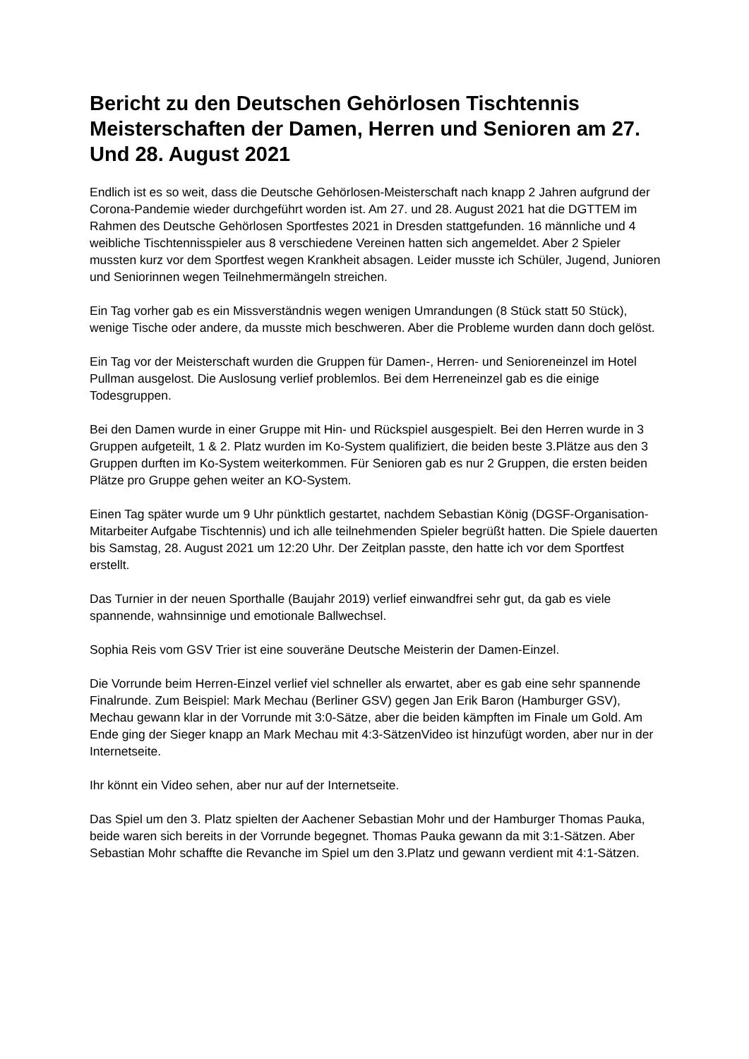Bericht zu den Deutschen Gehörlosen Tischtennis Meisterschaften der Damen, Herren und Senioren am 27. Und 28. August 2021
Endlich ist es so weit, dass die Deutsche Gehörlosen-Meisterschaft nach knapp 2 Jahren aufgrund der Corona-Pandemie wieder durchgeführt worden ist. Am 27. und 28. August 2021 hat die DGTTEM im Rahmen des Deutsche Gehörlosen Sportfestes 2021 in Dresden stattgefunden. 16 männliche und 4 weibliche Tischtennisspieler aus 8 verschiedene Vereinen hatten sich angemeldet. Aber 2 Spieler mussten kurz vor dem Sportfest wegen Krankheit absagen. Leider musste ich Schüler, Jugend, Junioren und Seniorinnen wegen Teilnehmermängeln streichen.
Ein Tag vorher gab es ein Missverständnis wegen wenigen Umrandungen (8 Stück statt 50 Stück), wenige Tische oder andere, da musste mich beschweren. Aber die Probleme wurden dann doch gelöst.
Ein Tag vor der Meisterschaft wurden die Gruppen für Damen-, Herren- und Senioreneinzel im Hotel Pullman ausgelost. Die Auslosung verlief problemlos. Bei dem Herreneinzel gab es die einige Todesgruppen.
Bei den Damen wurde in einer Gruppe mit Hin- und Rückspiel ausgespielt. Bei den Herren wurde in 3 Gruppen aufgeteilt, 1 & 2. Platz wurden im Ko-System qualifiziert, die beiden beste 3.Plätze aus den 3 Gruppen durften im Ko-System weiterkommen. Für Senioren gab es nur 2 Gruppen, die ersten beiden Plätze pro Gruppe gehen weiter an KO-System.
Einen Tag später wurde um 9 Uhr pünktlich gestartet, nachdem Sebastian König (DGSF-Organisation-Mitarbeiter Aufgabe Tischtennis) und ich alle teilnehmenden Spieler begrüßt hatten. Die Spiele dauerten bis Samstag, 28. August 2021 um 12:20 Uhr. Der Zeitplan passte, den hatte ich vor dem Sportfest erstellt.
Das Turnier in der neuen Sporthalle (Baujahr 2019) verlief einwandfrei sehr gut, da gab es viele spannende, wahnsinnige und emotionale Ballwechsel.
Sophia Reis vom GSV Trier ist eine souveräne Deutsche Meisterin der Damen-Einzel.
Die Vorrunde beim Herren-Einzel verlief viel schneller als erwartet, aber es gab eine sehr spannende Finalrunde. Zum Beispiel: Mark Mechau (Berliner GSV) gegen Jan Erik Baron (Hamburger GSV), Mechau gewann klar in der Vorrunde mit 3:0-Sätze, aber die beiden kämpften im Finale um Gold. Am Ende ging der Sieger knapp an Mark Mechau mit 4:3-SätzenVideo ist hinzufügt worden, aber nur in der Internetseite.
Ihr könnt ein Video sehen, aber nur auf der Internetseite.
Das Spiel um den 3. Platz spielten der Aachener Sebastian Mohr und der Hamburger Thomas Pauka, beide waren sich bereits in der Vorrunde begegnet. Thomas Pauka gewann da mit 3:1-Sätzen. Aber Sebastian Mohr schaffte die Revanche im Spiel um den 3.Platz und gewann verdient mit 4:1-Sätzen.